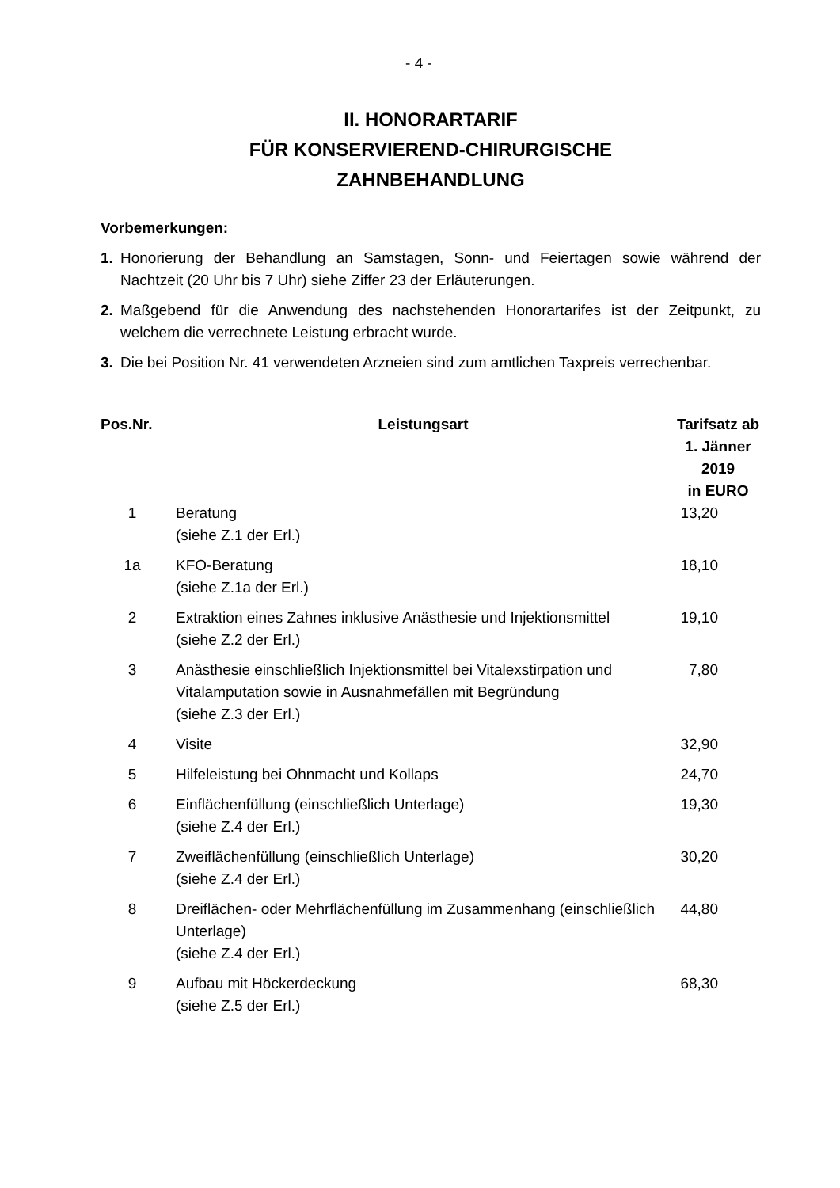- 4 -
II. HONORARTARIF
FÜR KONSERVIEREND-CHIRURGISCHE
ZAHNBEHANDLUNG
Vorbemerkungen:
1. Honorierung der Behandlung an Samstagen, Sonn- und Feiertagen sowie während der Nachtzeit (20 Uhr bis 7 Uhr) siehe Ziffer 23 der Erläuterungen.
2. Maßgebend für die Anwendung des nachstehenden Honorartarifes ist der Zeitpunkt, zu welchem die verrechnete Leistung erbracht wurde.
3. Die bei Position Nr. 41 verwendeten Arzneien sind zum amtlichen Taxpreis verrechenbar.
| Pos.Nr. | Leistungsart | Tarifsatz ab 1. Jänner 2019 in EURO |
| --- | --- | --- |
| 1 | Beratung (siehe Z.1 der Erl.) | 13,20 |
| 1a | KFO-Beratung (siehe Z.1a der Erl.) | 18,10 |
| 2 | Extraktion eines Zahnes inklusive Anästhesie und Injektionsmittel (siehe Z.2 der Erl.) | 19,10 |
| 3 | Anästhesie einschließlich Injektionsmittel bei Vitalexstirpation und Vitalamputation sowie in Ausnahmefällen mit Begründung (siehe Z.3 der Erl.) | 7,80 |
| 4 | Visite | 32,90 |
| 5 | Hilfeleistung bei Ohnmacht und Kollaps | 24,70 |
| 6 | Einflächenfüllung (einschließlich Unterlage) (siehe Z.4 der Erl.) | 19,30 |
| 7 | Zweiflächenfüllung (einschließlich Unterlage) (siehe Z.4 der Erl.) | 30,20 |
| 8 | Dreiflächen- oder Mehrflächenfüllung im Zusammenhang (einschließlich Unterlage) (siehe Z.4 der Erl.) | 44,80 |
| 9 | Aufbau mit Höckerdeckung (siehe Z.5 der Erl.) | 68,30 |